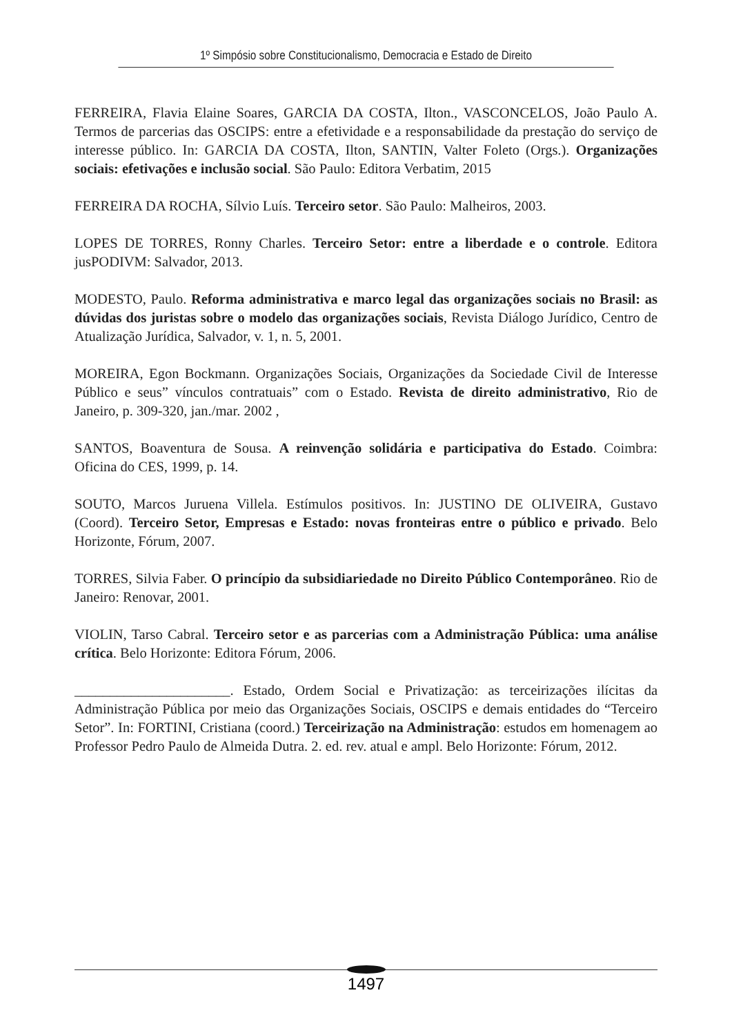1º Simpósio sobre Constitucionalismo, Democracia e Estado de Direito
FERREIRA, Flavia Elaine Soares, GARCIA DA COSTA, Ilton., VASCONCELOS, João Paulo A. Termos de parcerias das OSCIPS: entre a efetividade e a responsabilidade da prestação do serviço de interesse público. In: GARCIA DA COSTA, Ilton, SANTIN, Valter Foleto (Orgs.). Organizações sociais: efetivações e inclusão social. São Paulo: Editora Verbatim, 2015
FERREIRA DA ROCHA, Sílvio Luís. Terceiro setor. São Paulo: Malheiros, 2003.
LOPES DE TORRES, Ronny Charles. Terceiro Setor: entre a liberdade e o controle. Editora jusPODIVM: Salvador, 2013.
MODESTO, Paulo. Reforma administrativa e marco legal das organizações sociais no Brasil: as dúvidas dos juristas sobre o modelo das organizações sociais, Revista Diálogo Jurídico, Centro de Atualização Jurídica, Salvador, v. 1, n. 5, 2001.
MOREIRA, Egon Bockmann. Organizações Sociais, Organizações da Sociedade Civil de Interesse Público e seus” vínculos contratuais” com o Estado. Revista de direito administrativo, Rio de Janeiro, p. 309-320, jan./mar. 2002 ,
SANTOS, Boaventura de Sousa. A reinvenção solidária e participativa do Estado. Coimbra: Oficina do CES, 1999, p. 14.
SOUTO, Marcos Juruena Villela. Estímulos positivos. In: JUSTINO DE OLIVEIRA, Gustavo (Coord). Terceiro Setor, Empresas e Estado: novas fronteiras entre o público e privado. Belo Horizonte, Fórum, 2007.
TORRES, Silvia Faber. O princípio da subsidiariedade no Direito Público Contemporâneo. Rio de Janeiro: Renovar, 2001.
VIOLIN, Tarso Cabral. Terceiro setor e as parcerias com a Administração Pública: uma análise crítica. Belo Horizonte: Editora Fórum, 2006.
______________________. Estado, Ordem Social e Privatização: as terceirizações ilícitas da Administração Pública por meio das Organizações Sociais, OSCIPS e demais entidades do “Terceiro Setor”. In: FORTINI, Cristiana (coord.) Terceirização na Administração: estudos em homenagem ao Professor Pedro Paulo de Almeida Dutra. 2. ed. rev. atual e ampl. Belo Horizonte: Fórum, 2012.
1497